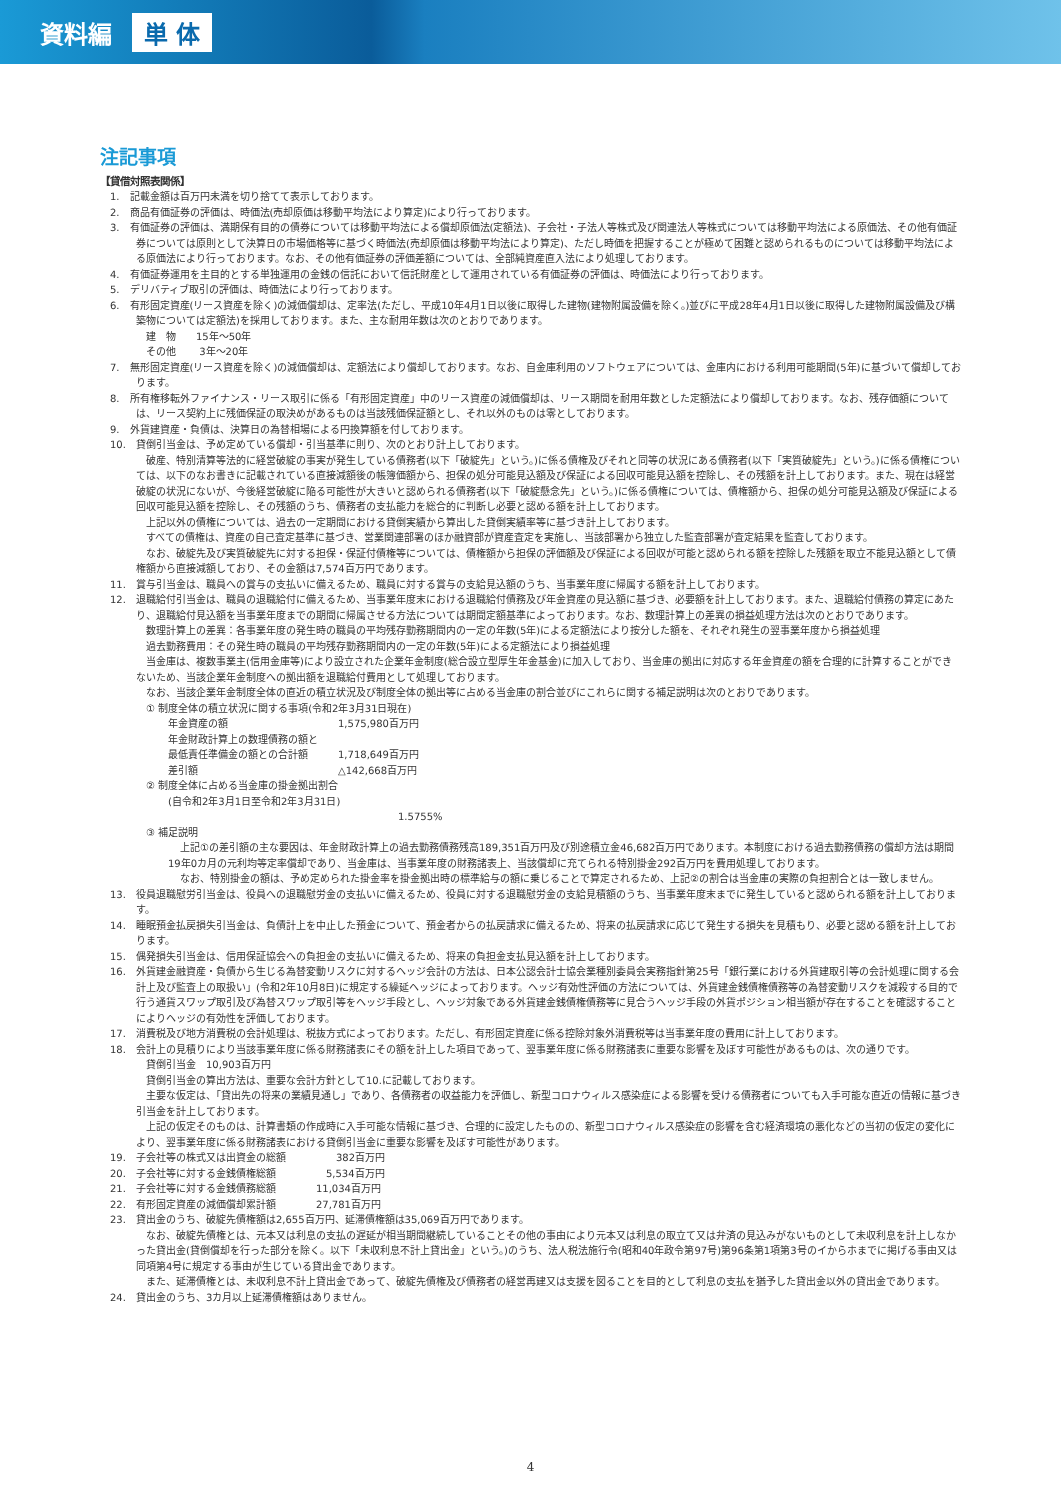資料編 単 体
注記事項
【貸借対照表関係】
1.　記載金額は百万円未満を切り捨てて表示しております。
2.　商品有価証券の評価は、時価法(売却原価は移動平均法により算定)により行っております。
3.　有価証券の評価は、満期保有目的の債券については移動平均法による償却原価法(定額法)、子会社・子法人等株式及び関連法人等株式については移動平均法による原価法、その他有価証券については原則として決算日の市場価格等に基づく時価法(売却原価は移動平均法により算定)、ただし時価を把握することが極めて困難と認められるものについては移動平均法による原価法により行っております。なお、その他有価証券の評価差額については、全部純資産直入法により処理しております。
4.　有価証券運用を主目的とする単独運用の金銭の信託において信託財産として運用されている有価証券の評価は、時価法により行っております。
5.　デリバティブ取引の評価は、時価法により行っております。
6.　有形固定資産(リース資産を除く)の減価償却は、定率法(ただし、平成10年4月1日以後に取得した建物(建物附属設備を除く。)並びに平成28年4月1日以後に取得した建物附属設備及び構築物については定額法)を採用しております。また、主な耐用年数は次のとおりであります。
建　物　　15年～50年
その他　　 3年～20年
7.　無形固定資産(リース資産を除く)の減価償却は、定額法により償却しております。なお、自金庫利用のソフトウェアについては、金庫内における利用可能期間(5年)に基づいて償却しております。
8.　所有権移転外ファイナンス・リース取引に係る「有形固定資産」中のリース資産の減価償却は、リース期間を耐用年数とした定額法により償却しております。なお、残存価額については、リース契約上に残価保証の取決めがあるものは当該残価保証額とし、それ以外のものは零としております。
9.　外貨建資産・負債は、決算日の為替相場による円換算額を付しております。
10.　貸倒引当金は、予め定めている償却・引当基準に則り、次のとおり計上しております。
破産、特別清算等法的に経営破綻の事実が発生している債務者(以下「破綻先」という。)に係る債権及びそれと同等の状況にある債務者(以下「実質破綻先」という。)に係る債権については、以下のなお書きに記載されている直接減額後の帳簿価額から、担保の処分可能見込額及び保証による回収可能見込額を控除し、その残額を計上しております。また、現在は経営破綻の状況にないが、今後経営破綻に陥る可能性が大きいと認められる債務者(以下「破綻懸念先」という。)に係る債権については、債権額から、担保の処分可能見込額及び保証による回収可能見込額を控除し、その残額のうち、債務者の支払能力を総合的に判断し必要と認める額を計上しております。
上記以外の債権については、過去の一定期間における貸倒実績から算出した貸倒実績率等に基づき計上しております。
すべての債権は、資産の自己査定基準に基づき、営業関連部署のほか融資部が資産査定を実施し、当該部署から独立した監査部署が査定結果を監査しております。
なお、破綻先及び実質破綻先に対する担保・保証付債権等については、債権額から担保の評価額及び保証による回収が可能と認められる額を控除した残額を取立不能見込額として債権額から直接減額しており、その金額は7,574百万円であります。
11.　賞与引当金は、職員への賞与の支払いに備えるため、職員に対する賞与の支給見込額のうち、当事業年度に帰属する額を計上しております。
12.　退職給付引当金は、職員の退職給付に備えるため、当事業年度末における退職給付債務及び年金資産の見込額に基づき、必要額を計上しております。また、退職給付債務の算定にあたり、退職給付見込額を当事業年度までの期間に帰属させる方法については期間定額基準によっております。なお、数理計算上の差異の損益処理方法は次のとおりであります。
数理計算上の差異：各事業年度の発生時の職員の平均残存勤務期間内の一定の年数(5年)による定額法により按分した額を、それぞれ発生の翌事業年度から損益処理
過去勤務費用：その発生時の職員の平均残存勤務期間内の一定の年数(5年)による定額法により損益処理
当金庫は、複数事業主(信用金庫等)により設立された企業年金制度(総合設立型厚生年金基金)に加入しており、当金庫の拠出に対応する年金資産の額を合理的に計算することができないため、当該企業年金制度への拠出額を退職給付費用として処理しております。
なお、当該企業年金制度全体の直近の積立状況及び制度全体の拠出等に占める当金庫の割合並びにこれらに関する補足説明は次のとおりであります。
① 制度全体の積立状況に関する事項(令和2年3月31日現在)
年金資産の額　　　　　　　　　　　1,575,980百万円
年金財政計算上の数理債務の額と
最低責任準備金の額との合計額　　　1,718,649百万円
差引額　　　　　　　　　　　　　　△142,668百万円
② 制度全体に占める当金庫の掛金拠出割合
(自令和2年3月1日至令和2年3月31日)
1.5755%
③ 補足説明
上記①の差引額の主な要因は、年金財政計算上の過去勤務債務残高189,351百万円及び別途積立金46,682百万円であります。本制度における過去勤務債務の償却方法は期間19年0カ月の元利均等定率償却であり、当金庫は、当事業年度の財務諸表上、当該償却に充てられる特別掛金292百万円を費用処理しております。
なお、特別掛金の額は、予め定められた掛金率を掛金拠出時の標準給与の額に乗じることで算定されるため、上記②の割合は当金庫の実際の負担割合とは一致しません。
13.　役員退職慰労引当金は、役員への退職慰労金の支払いに備えるため、役員に対する退職慰労金の支給見積額のうち、当事業年度末までに発生していると認められる額を計上しております。
14.　睡眠預金払戻損失引当金は、負債計上を中止した預金について、預金者からの払戻請求に備えるため、将来の払戻請求に応じて発生する損失を見積もり、必要と認める額を計上しております。
15.　偶発損失引当金は、信用保証協会への負担金の支払いに備えるため、将来の負担金支払見込額を計上しております。
16.　外貨建金融資産・負債から生じる為替変動リスクに対するヘッジ会計の方法は、日本公認会計士協会業種別委員会実務指針第25号「銀行業における外貨建取引等の会計処理に関する会計上及び監査上の取扱い」(令和2年10月8日)に規定する繰延ヘッジによっております。ヘッジ有効性評価の方法については、外貨建金銭債権債務等の為替変動リスクを減殺する目的で行う通貨スワップ取引及び為替スワップ取引等をヘッジ手段とし、ヘッジ対象である外貨建金銭債権債務等に見合うヘッジ手段の外貨ポジション相当額が存在することを確認することによりヘッジの有効性を評価しております。
17.　消費税及び地方消費税の会計処理は、税抜方式によっております。ただし、有形固定資産に係る控除対象外消費税等は当事業年度の費用に計上しております。
18.　会計上の見積りにより当該事業年度に係る財務諸表にその額を計上した項目であって、翌事業年度に係る財務諸表に重要な影響を及ぼす可能性があるものは、次の通りです。
貸倒引当金　10,903百万円
貸倒引当金の算出方法は、重要な会計方針として10.に記載しております。
主要な仮定は、「貸出先の将来の業績見通し」であり、各債務者の収益能力を評価し、新型コロナウィルス感染症による影響を受ける債務者についても入手可能な直近の情報に基づき引当金を計上しております。
上記の仮定そのものは、計算書類の作成時に入手可能な情報に基づき、合理的に設定したものの、新型コロナウィルス感染症の影響を含む経済環境の悪化などの当初の仮定の変化により、翌事業年度に係る財務諸表における貸倒引当金に重要な影響を及ぼす可能性があります。
19.　子会社等の株式又は出資金の総額　　　　　382百万円
20.　子会社等に対する金銭債権総額　　　　　5,534百万円
21.　子会社等に対する金銭債務総額　　　　11,034百万円
22.　有形固定資産の減価償却累計額　　　　27,781百万円
23.　貸出金のうち、破綻先債権額は2,655百万円、延滞債権額は35,069百万円であります。
なお、破綻先債権とは、元本又は利息の支払の遅延が相当期間継続していることその他の事由により元本又は利息の取立て又は弁済の見込みがないものとして未収利息を計上しなかった貸出金(貸倒償却を行った部分を除く。以下「未収利息不計上貸出金」という。)のうち、法人税法施行令(昭和40年政令第97号)第96条第1項第3号のイからホまでに掲げる事由又は同項第4号に規定する事由が生じている貸出金であります。
また、延滞債権とは、未収利息不計上貸出金であって、破綻先債権及び債務者の経営再建又は支援を図ることを目的として利息の支払を猶予した貸出金以外の貸出金であります。
24.　貸出金のうち、3カ月以上延滞債権額はありません。
4